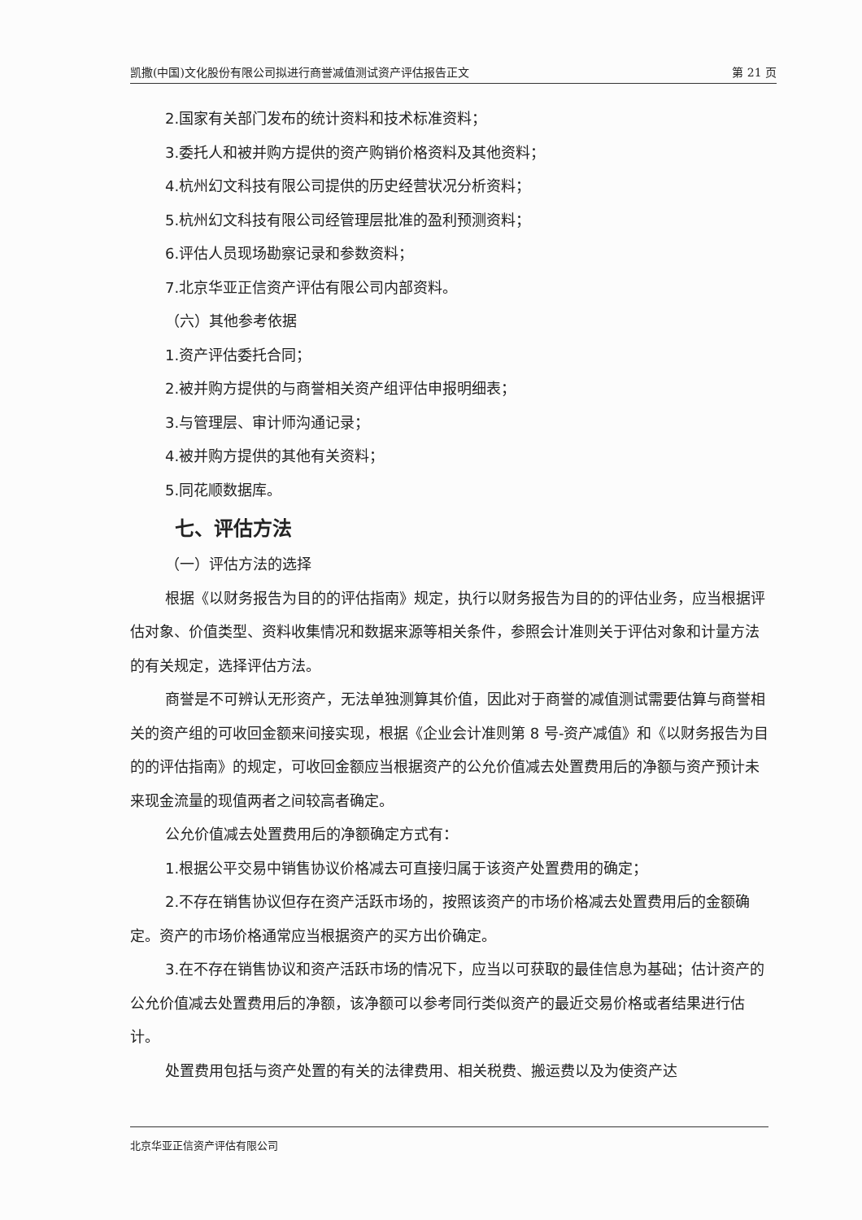凯撒(中国)文化股份有限公司拟进行商誉减值测试资产评估报告正文 第 21 页
2.国家有关部门发布的统计资料和技术标准资料；
3.委托人和被并购方提供的资产购销价格资料及其他资料；
4.杭州幻文科技有限公司提供的历史经营状况分析资料；
5.杭州幻文科技有限公司经管理层批准的盈利预测资料；
6.评估人员现场勘察记录和参数资料；
7.北京华亚正信资产评估有限公司内部资料。
（六）其他参考依据
1.资产评估委托合同；
2.被并购方提供的与商誉相关资产组评估申报明细表；
3.与管理层、审计师沟通记录；
4.被并购方提供的其他有关资料；
5.同花顺数据库。
七、评估方法
（一）评估方法的选择
根据《以财务报告为目的的评估指南》规定，执行以财务报告为目的的评估业务，应当根据评估对象、价值类型、资料收集情况和数据来源等相关条件，参照会计准则关于评估对象和计量方法的有关规定，选择评估方法。
商誉是不可辨认无形资产，无法单独测算其价值，因此对于商誉的减值测试需要估算与商誉相关的资产组的可收回金额来间接实现，根据《企业会计准则第 8 号-资产减值》和《以财务报告为目的的评估指南》的规定，可收回金额应当根据资产的公允价值减去处置费用后的净额与资产预计未来现金流量的现值两者之间较高者确定。
公允价值减去处置费用后的净额确定方式有：
1.根据公平交易中销售协议价格减去可直接归属于该资产处置费用的确定；
2.不存在销售协议但存在资产活跃市场的，按照该资产的市场价格减去处置费用后的金额确定。资产的市场价格通常应当根据资产的买方出价确定。
3.在不存在销售协议和资产活跃市场的情况下，应当以可获取的最佳信息为基础；估计资产的公允价值减去处置费用后的净额，该净额可以参考同行类似资产的最近交易价格或者结果进行估计。
处置费用包括与资产处置的有关的法律费用、相关税费、搬运费以及为使资产达
北京华亚正信资产评估有限公司